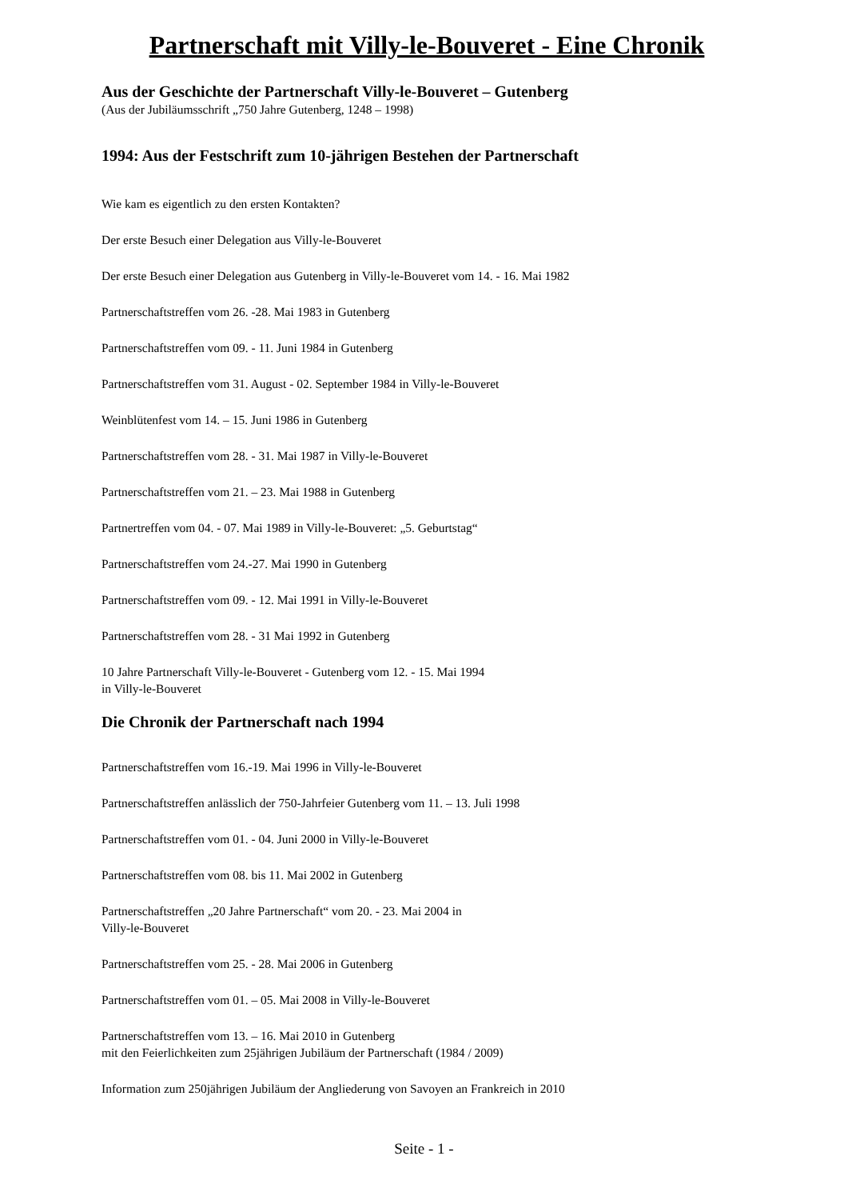Partnerschaft mit Villy-le-Bouveret - Eine Chronik
Aus der Geschichte der Partnerschaft Villy-le-Bouveret – Gutenberg
(Aus der Jubiläumsschrift „750 Jahre Gutenberg, 1248 – 1998)
1994: Aus der Festschrift zum 10-jährigen Bestehen der Partnerschaft
Wie kam es eigentlich zu den ersten Kontakten?
Der erste Besuch einer Delegation aus Villy-le-Bouveret
Der erste Besuch einer Delegation aus Gutenberg in Villy-le-Bouveret vom 14. - 16. Mai 1982
Partnerschaftstreffen vom 26. -28. Mai 1983 in Gutenberg
Partnerschaftstreffen vom 09. - 11. Juni 1984 in Gutenberg
Partnerschaftstreffen vom 31. August - 02. September 1984 in Villy-le-Bouveret
Weinblütenfest vom 14. – 15. Juni 1986 in Gutenberg
Partnerschaftstreffen vom 28. - 31. Mai 1987 in Villy-le-Bouveret
Partnerschaftstreffen vom 21. – 23. Mai 1988 in Gutenberg
Partnertreffen vom 04. - 07. Mai 1989 in Villy-le-Bouveret: „5. Geburtstag“
Partnerschaftstreffen vom 24.-27. Mai 1990 in Gutenberg
Partnerschaftstreffen vom 09. - 12. Mai 1991 in Villy-le-Bouveret
Partnerschaftstreffen vom 28. - 31 Mai 1992 in Gutenberg
10 Jahre Partnerschaft Villy-le-Bouveret - Gutenberg vom 12. - 15. Mai 1994
in Villy-le-Bouveret
Die Chronik der Partnerschaft nach 1994
Partnerschaftstreffen vom 16.-19. Mai 1996 in Villy-le-Bouveret
Partnerschaftstreffen anlässlich der 750-Jahrfeier Gutenberg vom 11. – 13. Juli 1998
Partnerschaftstreffen vom 01. - 04. Juni 2000 in Villy-le-Bouveret
Partnerschaftstreffen vom 08. bis 11. Mai 2002 in Gutenberg
Partnerschaftstreffen „20 Jahre Partnerschaft“ vom 20. - 23. Mai 2004 in
Villy-le-Bouveret
Partnerschaftstreffen vom 25. - 28. Mai 2006 in Gutenberg
Partnerschaftstreffen vom 01. – 05. Mai 2008 in Villy-le-Bouveret
Partnerschaftstreffen vom 13. – 16. Mai 2010 in Gutenberg
mit den Feierlichkeiten zum 25jährigen Jubiläum der Partnerschaft (1984 / 2009)
Information zum 250jährigen Jubiläum der Angliederung von Savoyen an Frankreich in 2010
Seite - 1 -